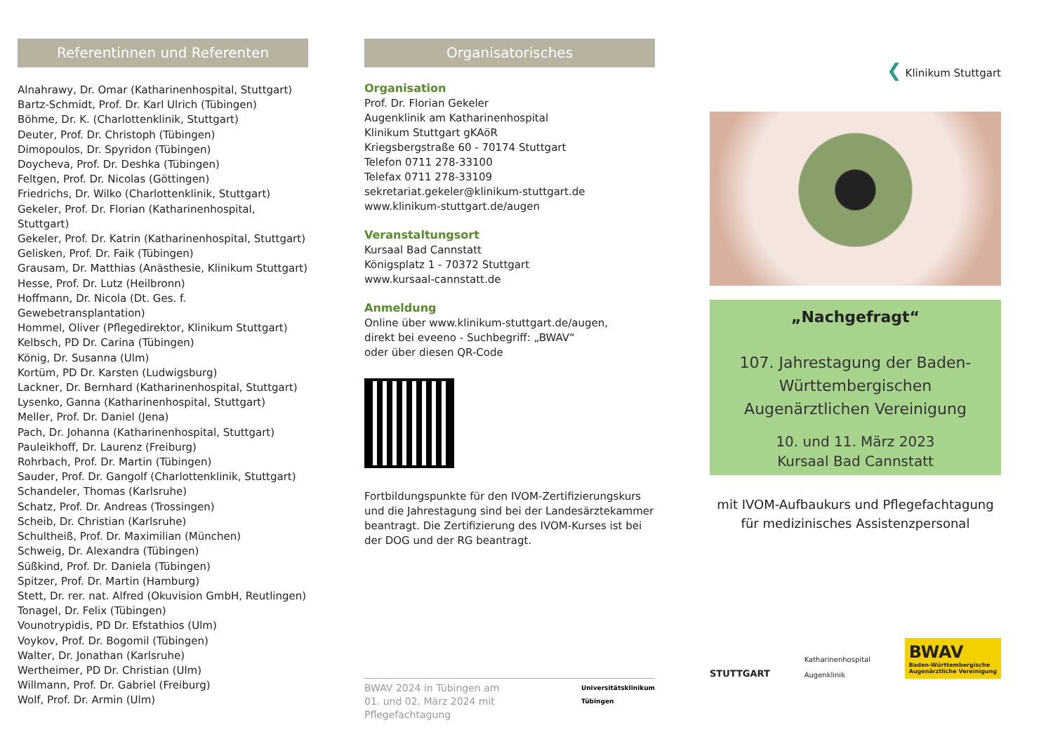Referentinnen und Referenten
Alnahrawy, Dr. Omar (Katharinenhospital, Stuttgart)
Bartz-Schmidt, Prof. Dr. Karl Ulrich (Tübingen)
Böhme, Dr. K. (Charlottenklinik, Stuttgart)
Deuter, Prof. Dr. Christoph (Tübingen)
Dimopoulos, Dr. Spyridon (Tübingen)
Doycheva, Prof. Dr. Deshka (Tübingen)
Feltgen, Prof. Dr. Nicolas (Göttingen)
Friedrichs, Dr. Wilko (Charlottenklinik, Stuttgart)
Gekeler, Prof. Dr. Florian (Katharinenhospital, Stuttgart)
Gekeler, Prof. Dr. Katrin (Katharinenhospital, Stuttgart)
Gelisken, Prof. Dr. Faik (Tübingen)
Grausam, Dr. Matthias (Anästhesie, Klinikum Stuttgart)
Hesse, Prof. Dr. Lutz (Heilbronn)
Hoffmann, Dr. Nicola (Dt. Ges. f. Gewebetransplantation)
Hommel, Oliver (Pflegedirektor, Klinikum Stuttgart)
Kelbsch, PD Dr. Carina (Tübingen)
König, Dr. Susanna (Ulm)
Kortüm, PD Dr. Karsten (Ludwigsburg)
Lackner, Dr. Bernhard (Katharinenhospital, Stuttgart)
Lysenko, Ganna (Katharinenhospital, Stuttgart)
Meller, Prof. Dr. Daniel (Jena)
Pach, Dr. Johanna (Katharinenhospital, Stuttgart)
Pauleikhoff, Dr. Laurenz (Freiburg)
Rohrbach, Prof. Dr. Martin (Tübingen)
Sauder, Prof. Dr. Gangolf (Charlottenklinik, Stuttgart)
Schandeler, Thomas (Karlsruhe)
Schatz, Prof. Dr. Andreas (Trossingen)
Scheib, Dr. Christian (Karlsruhe)
Schultheiß, Prof. Dr. Maximilian (München)
Schweig, Dr. Alexandra (Tübingen)
Süßkind, Prof. Dr. Daniela (Tübingen)
Spitzer, Prof. Dr. Martin (Hamburg)
Stett, Dr. rer. nat. Alfred (Okuvision GmbH, Reutlingen)
Tonagel, Dr. Felix (Tübingen)
Vounotrypidis, PD Dr. Efstathios (Ulm)
Voykov, Prof. Dr. Bogomil (Tübingen)
Walter, Dr. Jonathan (Karlsruhe)
Wertheimer, PD Dr. Christian (Ulm)
Willmann, Prof. Dr. Gabriel (Freiburg)
Wolf, Prof. Dr. Armin (Ulm)
Organisatorisches
Organisation
Prof. Dr. Florian Gekeler
Augenklinik am Katharinenhospital
Klinikum Stuttgart gKAöR
Kriegsbergstraße 60 - 70174 Stuttgart
Telefon 0711 278-33100
Telefax 0711 278-33109
sekretariat.gekeler@klinikum-stuttgart.de
www.klinikum-stuttgart.de/augen
Veranstaltungsort
Kursaal Bad Cannstatt
Königsplatz 1 - 70372 Stuttgart
www.kursaal-cannstatt.de
Anmeldung
Online über www.klinikum-stuttgart.de/augen,
direkt bei eveeno - Suchbegriff: „BWAV“
oder über diesen QR-Code
Fortbildungspunkte für den IVOM-Zertifizierungskurs und die Jahrestagung sind bei der Landesärztekammer beantragt. Die Zertifizierung des IVOM-Kurses ist bei der DOG und der RG beantragt.
BWAV 2024 in Tübingen am
01. und 02. März 2024 mit Pflegefachtagung
Universitätsklinikum
Tübingen
❮ Klinikum Stuttgart
„Nachgefragt“
107. Jahrestagung der Baden-Württembergischen Augenärztlichen Vereinigung
10. und 11. März 2023
Kursaal Bad Cannstatt
mit IVOM-Aufbaukurs und Pflegefachtagung für medizinisches Assistenzpersonal
STUTTGART
Katharinenhospital
Augenklinik
BWAV
Baden-Württembergische
Augenärztliche Vereinigung